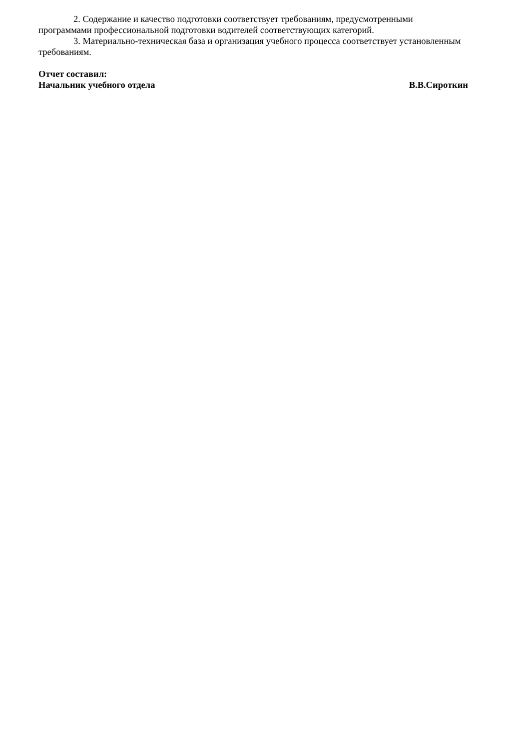2. Содержание и качество подготовки соответствует требованиям, предусмотренными программами профессиональной подготовки водителей соответствующих категорий.
3. Материально-техническая база и организация учебного процесса соответствует установленным требованиям.
Отчет составил:
Начальник учебного отдела В.В.Сироткин